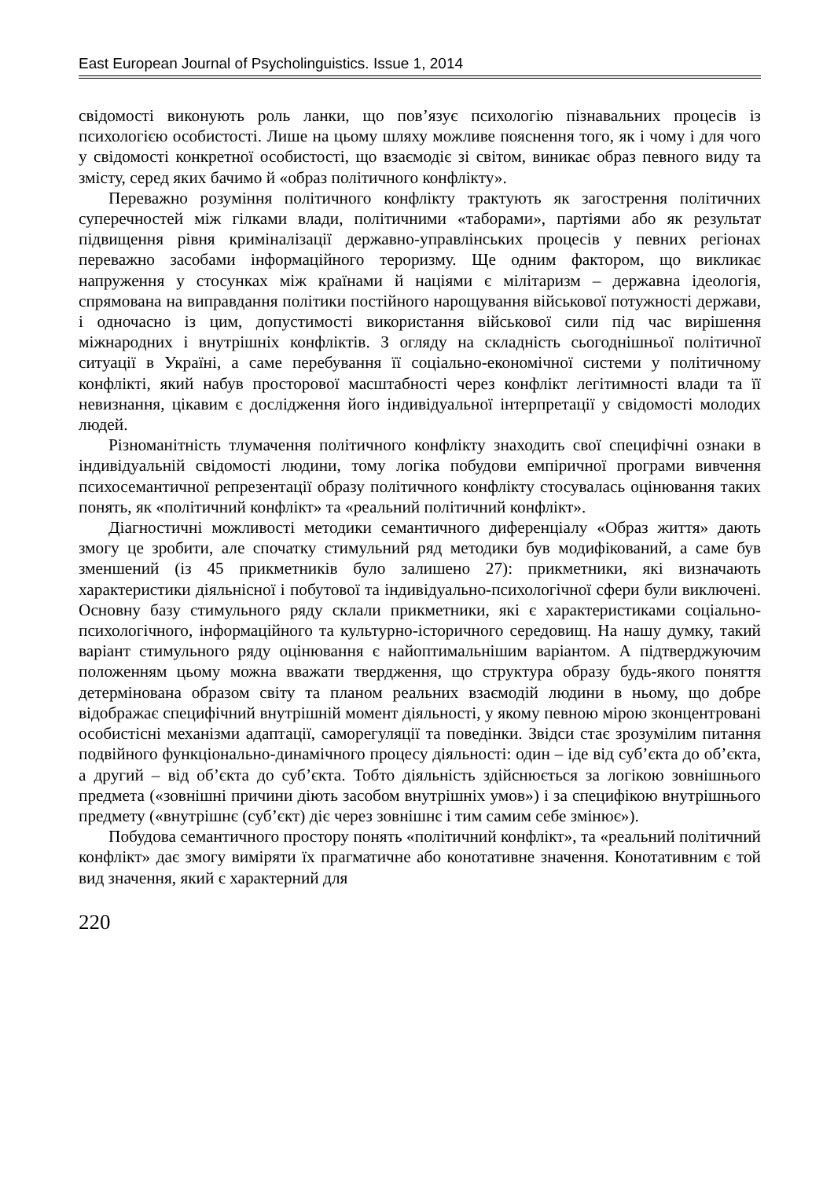East European Journal of Psycholinguistics. Issue 1, 2014
свідомості виконують роль ланки, що пов’язує психологію пізнавальних процесів із психологією особистості. Лише на цьому шляху можливе пояснення того, як і чому і для чого у свідомості конкретної особистості, що взаємодіє зі світом, виникає образ певного виду та змісту, серед яких бачимо й «образ політичного конфлікту».
Переважно розуміння політичного конфлікту трактують як загострення політичних суперечностей між гілками влади, політичними «таборами», партіями або як результат підвищення рівня криміналізації державно-управлінських процесів у певних регіонах переважно засобами інформаційного тероризму. Ще одним фактором, що викликає напруження у стосунках між країнами й націями є мілітаризм – державна ідеологія, спрямована на виправдання політики постійного нарощування військової потужності держави, і одночасно із цим, допустимості використання військової сили під час вирішення міжнародних і внутрішніх конфліктів. З огляду на складність сьогоднішньої політичної ситуації в Україні, а саме перебування її соціально-економічної системи у політичному конфлікті, який набув просторової масштабності через конфлікт легітимності влади та її невизнання, цікавим є дослідження його індивідуальної інтерпретації у свідомості молодих людей.
Різноманітність тлумачення політичного конфлікту знаходить свої специфічні ознаки в індивідуальній свідомості людини, тому логіка побудови емпіричної програми вивчення психосемантичної репрезентації образу політичного конфлікту стосувалась оцінювання таких понять, як «політичний конфлікт» та «реальний політичний конфлікт».
Діагностичні можливості методики семантичного диференціалу «Образ життя» дають змогу це зробити, але спочатку стимульний ряд методики був модифікований, а саме був зменшений (із 45 прикметників було залишено 27): прикметники, які визначають характеристики діяльнісної і побутової та індивідуально-психологічної сфери були виключені. Основну базу стимульного ряду склали прикметники, які є характеристиками соціально-психологічного, інформаційного та культурно-історичного середовищ. На нашу думку, такий варіант стимульного ряду оцінювання є найоптимальнішим варіантом. А підтверджуючим положенням цьому можна вважати твердження, що структура образу будь-якого поняття детермінована образом світу та планом реальних взаємодій людини в ньому, що добре відображає специфічний внутрішній момент діяльності, у якому певною мірою зконцентровані особистісні механізми адаптації, саморегуляції та поведінки. Звідси стає зрозумілим питання подвійного функціонально-динамічного процесу діяльності: один – іде від суб’єкта до об’єкта, а другий – від об’єкта до суб’єкта. Тобто діяльність здійснюється за логікою зовнішнього предмета («зовнішні причини діють засобом внутрішніх умов») і за специфікою внутрішнього предмету («внутрішнє (суб’єкт) діє через зовнішнє і тим самим себе змінює»).
Побудова семантичного простору понять «політичний конфлікт», та «реальний політичний конфлікт» дає змогу виміряти їх прагматичне або конотативне значення. Конотативним є той вид значення, який є характерний для
220